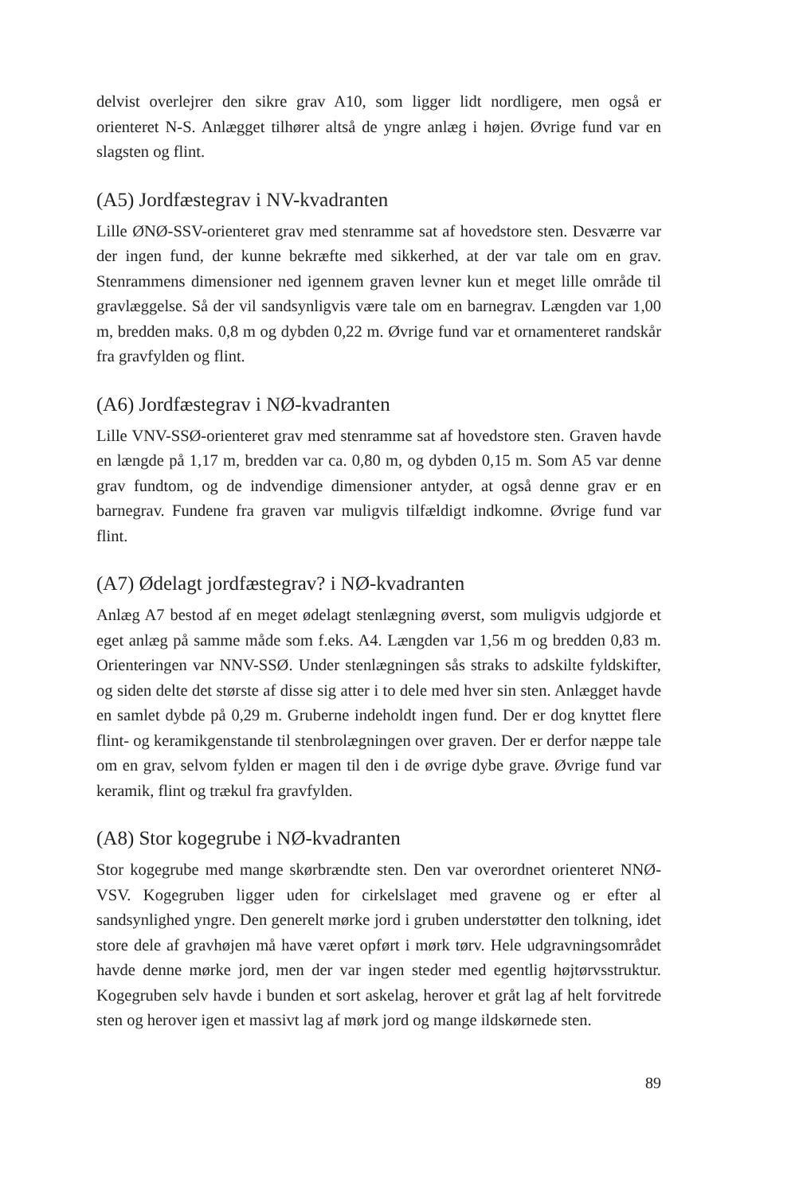delvist overlejrer den sikre grav A10, som ligger lidt nordligere, men også er orienteret N-S. Anlægget tilhører altså de yngre anlæg i højen. Øvrige fund var en slagsten og flint.
(A5) Jordfæstegrav i NV-kvadranten
Lille ØNØ-SSV-orienteret grav med stenramme sat af hovedstore sten. Desværre var der ingen fund, der kunne bekræfte med sikkerhed, at der var tale om en grav. Stenrammens dimensioner ned igennem graven levner kun et meget lille område til gravlæggelse. Så der vil sandsynligvis være tale om en barnegrav. Længden var 1,00 m, bredden maks. 0,8 m og dybden 0,22 m. Øvrige fund var et ornamenteret randskår fra gravfylden og flint.
(A6) Jordfæstegrav i NØ-kvadranten
Lille VNV-SSØ-orienteret grav med stenramme sat af hovedstore sten. Graven havde en længde på 1,17 m, bredden var ca. 0,80 m, og dybden 0,15 m. Som A5 var denne grav fundtom, og de indvendige dimensioner antyder, at også denne grav er en barnegrav. Fundene fra graven var muligvis tilfældigt indkomne. Øvrige fund var flint.
(A7) Ødelagt jordfæstegrav? i NØ-kvadranten
Anlæg A7 bestod af en meget ødelagt stenlægning øverst, som muligvis udgjorde et eget anlæg på samme måde som f.eks. A4. Længden var 1,56 m og bredden 0,83 m. Orienteringen var NNV-SSØ. Under stenlægningen sås straks to adskilte fyldskifter, og siden delte det største af disse sig atter i to dele med hver sin sten. Anlægget havde en samlet dybde på 0,29 m. Gruberne indeholdt ingen fund. Der er dog knyttet flere flint- og keramikgenstande til stenbrolægningen over graven. Der er derfor næppe tale om en grav, selvom fylden er magen til den i de øvrige dybe grave. Øvrige fund var keramik, flint og trækul fra gravfylden.
(A8) Stor kogegrube i NØ-kvadranten
Stor kogegrube med mange skørbrændte sten. Den var overordnet orienteret NNØ-VSV. Kogegruben ligger uden for cirkelslaget med gravene og er efter al sandsynlighed yngre. Den generelt mørke jord i gruben understøtter den tolkning, idet store dele af gravhøjen må have været opført i mørk tørv. Hele udgravningsområdet havde denne mørke jord, men der var ingen steder med egentlig højtørvsstruktur. Kogegruben selv havde i bunden et sort askelag, herover et gråt lag af helt forvitrede sten og herover igen et massivt lag af mørk jord og mange ildskørnede sten.
89